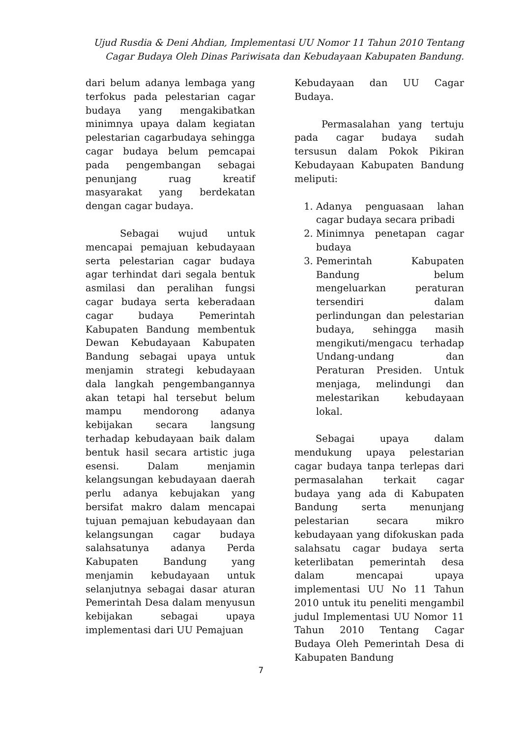Ujud Rusdia & Deni Ahdian, Implementasi UU Nomor 11 Tahun 2010 Tentang Cagar Budaya Oleh Dinas Pariwisata dan Kebudayaan Kabupaten Bandung.
dari belum adanya lembaga yang terfokus pada pelestarian cagar budaya yang mengakibatkan minimnya upaya dalam kegiatan pelestarian cagarbudaya sehingga cagar budaya belum pemcapai pada pengembangan sebagai penunjang ruag kreatif masyarakat yang berdekatan dengan cagar budaya.
Sebagai wujud untuk mencapai pemajuan kebudayaan serta pelestarian cagar budaya agar terhindat dari segala bentuk asmilasi dan peralihan fungsi cagar budaya serta keberadaan cagar budaya Pemerintah Kabupaten Bandung membentuk Dewan Kebudayaan Kabupaten Bandung sebagai upaya untuk menjamin strategi kebudayaan dala langkah pengembangannya akan tetapi hal tersebut belum mampu mendorong adanya kebijakan secara langsung terhadap kebudayaan baik dalam bentuk hasil secara artistic juga esensi. Dalam menjamin kelangsungan kebudayaan daerah perlu adanya kebujakan yang bersifat makro dalam mencapai tujuan pemajuan kebudayaan dan kelangsungan cagar budaya salahsatunya adanya Perda Kabupaten Bandung yang menjamin kebudayaan untuk selanjutnya sebagai dasar aturan Pemerintah Desa dalam menyusun kebijakan sebagai upaya implementasi dari UU Pemajuan
Kebudayaan dan UU Cagar Budaya.
Permasalahan yang tertuju pada cagar budaya sudah tersusun dalam Pokok Pikiran Kebudayaan Kabupaten Bandung meliputi:
1. Adanya penguasaan lahan cagar budaya secara pribadi
2. Minimnya penetapan cagar budaya
3. Pemerintah Kabupaten Bandung belum mengeluarkan peraturan tersendiri dalam perlindungan dan pelestarian budaya, sehingga masih mengikuti/mengacu terhadap Undang-undang dan Peraturan Presiden. Untuk menjaga, melindungi dan melestarikan kebudayaan lokal.
Sebagai upaya dalam mendukung upaya pelestarian cagar budaya tanpa terlepas dari permasalahan terkait cagar budaya yang ada di Kabupaten Bandung serta menunjang pelestarian secara mikro kebudayaan yang difokuskan pada salahsatu cagar budaya serta keterlibatan pemerintah desa dalam mencapai upaya implementasi UU No 11 Tahun 2010 untuk itu peneliti mengambil judul Implementasi UU Nomor 11 Tahun 2010 Tentang Cagar Budaya Oleh Pemerintah Desa di Kabupaten Bandung
7